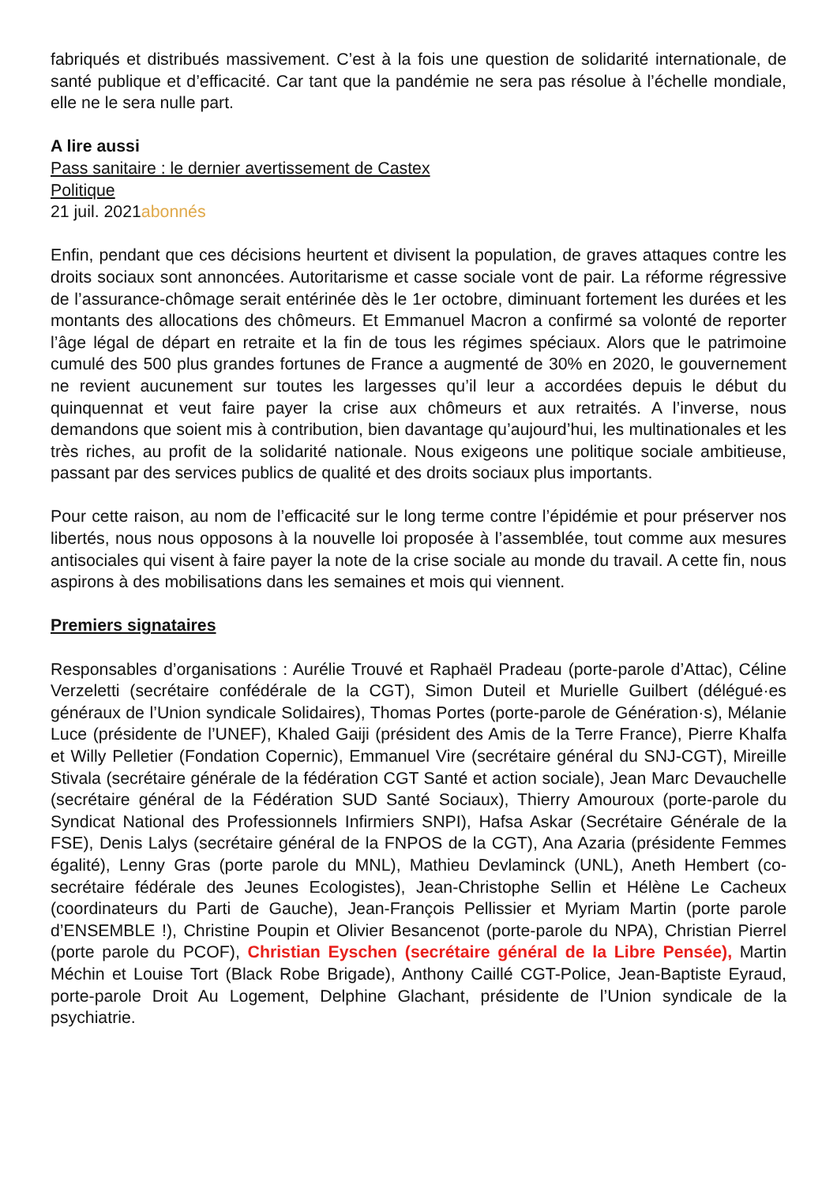fabriqués et distribués massivement. C’est à la fois une question de solidarité internationale, de santé publique et d’efficacité. Car tant que la pandémie ne sera pas résolue à l’échelle mondiale, elle ne le sera nulle part.
A lire aussi
Pass sanitaire : le dernier avertissement de Castex
Politique
21 juil. 2021abonnés
Enfin, pendant que ces décisions heurtent et divisent la population, de graves attaques contre les droits sociaux sont annoncées. Autoritarisme et casse sociale vont de pair. La réforme régressive de l’assurance-chômage serait entérinée dès le 1er octobre, diminuant fortement les durées et les montants des allocations des chômeurs. Et Emmanuel Macron a confirmé sa volonté de reporter l’âge légal de départ en retraite et la fin de tous les régimes spéciaux. Alors que le patrimoine cumulé des 500 plus grandes fortunes de France a augmenté de 30% en 2020, le gouvernement ne revient aucunement sur toutes les largesses qu’il leur a accordées depuis le début du quinquennat et veut faire payer la crise aux chômeurs et aux retraités. A l’inverse, nous demandons que soient mis à contribution, bien davantage qu’aujourd’hui, les multinationales et les très riches, au profit de la solidarité nationale. Nous exigeons une politique sociale ambitieuse, passant par des services publics de qualité et des droits sociaux plus importants.
Pour cette raison, au nom de l’efficacité sur le long terme contre l’épidémie et pour préserver nos libertés, nous nous opposons à la nouvelle loi proposée à l’assemblée, tout comme aux mesures antisociales qui visent à faire payer la note de la crise sociale au monde du travail. A cette fin, nous aspirons à des mobilisations dans les semaines et mois qui viennent.
Premiers signataires
Responsables d’organisations : Aurélie Trouvé et Raphaël Pradeau (porte-parole d’Attac), Céline Verzeletti (secrétaire confédérale de la CGT), Simon Duteil et Murielle Guilbert (délégué·es généraux de l’Union syndicale Solidaires), Thomas Portes (porte-parole de Génération·s), Mélanie Luce (présidente de l’UNEF), Khaled Gaiji (président des Amis de la Terre France), Pierre Khalfa et Willy Pelletier (Fondation Copernic), Emmanuel Vire (secrétaire général du SNJ-CGT), Mireille Stivala (secrétaire générale de la fédération CGT Santé et action sociale), Jean Marc Devauchelle (secrétaire général de la Fédération SUD Santé Sociaux), Thierry Amouroux (porte-parole du Syndicat National des Professionnels Infirmiers SNPI), Hafsa Askar (Secrétaire Générale de la FSE), Denis Lalys (secrétaire général de la FNPOS de la CGT), Ana Azaria (présidente Femmes égalité), Lenny Gras (porte parole du MNL), Mathieu Devlaminck (UNL), Aneth Hembert (co-secrétaire fédérale des Jeunes Ecologistes), Jean-Christophe Sellin et Hélène Le Cacheux (coordinateurs du Parti de Gauche), Jean-François Pellissier et Myriam Martin (porte parole d’ENSEMBLE !), Christine Poupin et Olivier Besancenot (porte-parole du NPA), Christian Pierrel (porte parole du PCOF), Christian Eyschen (secrétaire général de la Libre Pensée), Martin Méchin et Louise Tort (Black Robe Brigade), Anthony Caillé CGT-Police, Jean-Baptiste Eyraud, porte-parole Droit Au Logement, Delphine Glachant, présidente de l’Union syndicale de la psychiatrie.